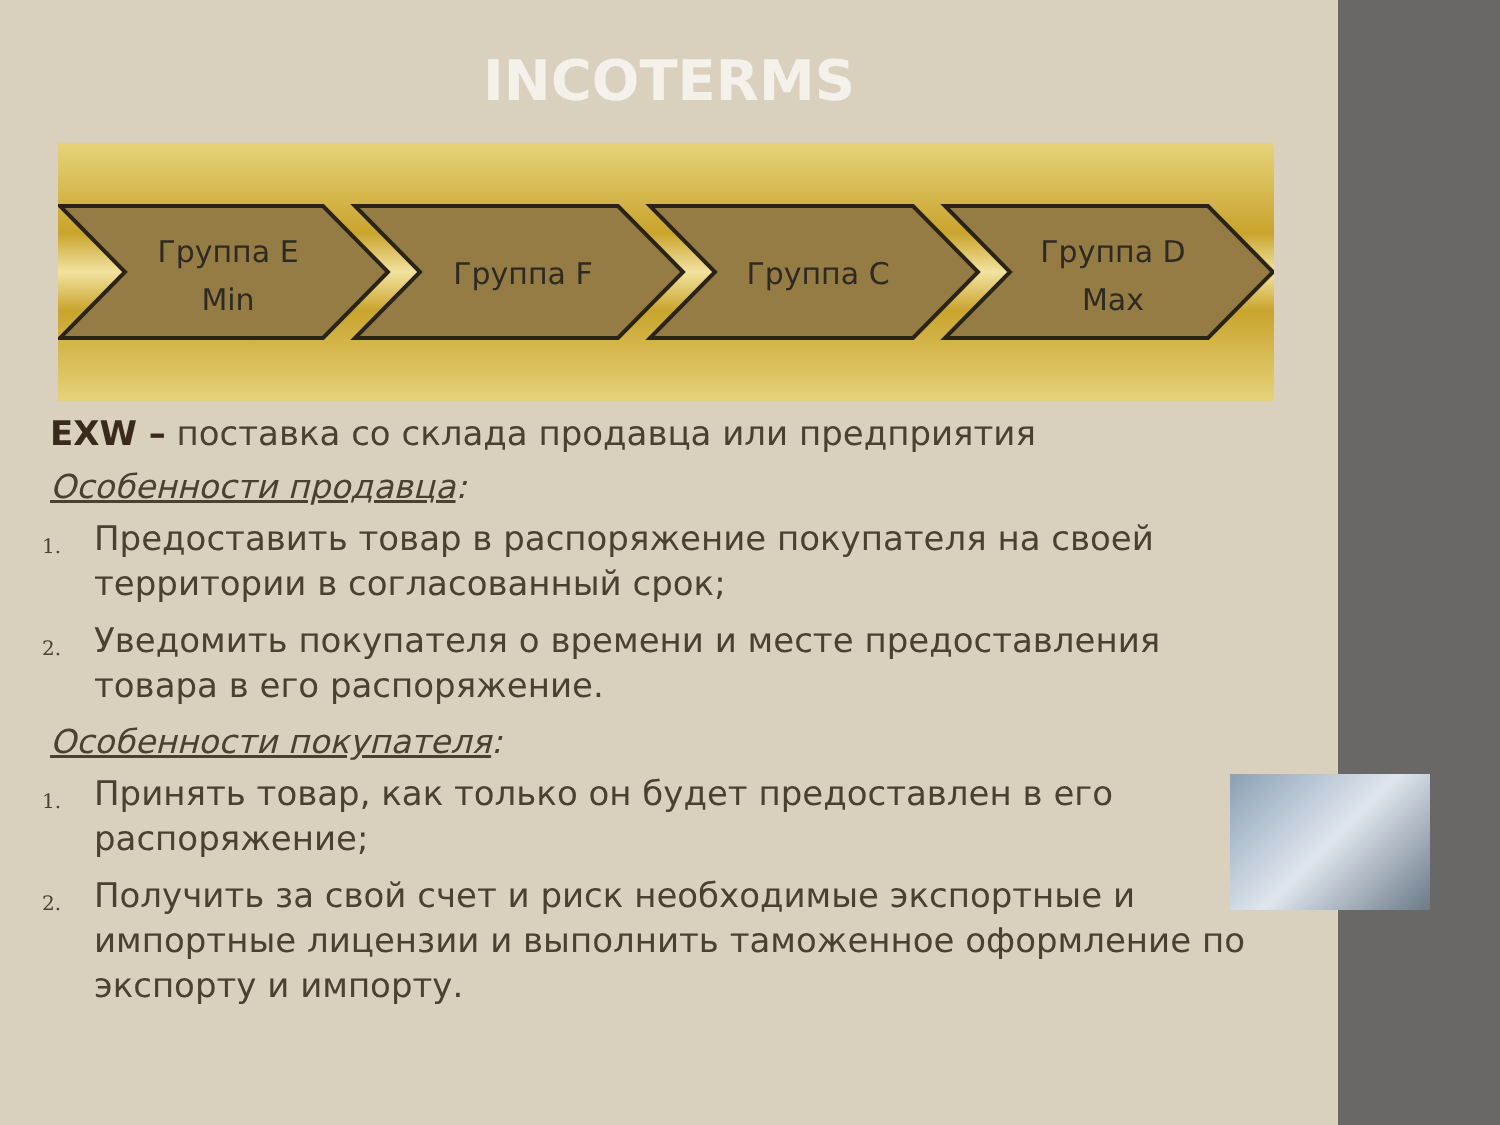INCOTERMS
Группа E
Min
Группа F
Группа C
Группа D
Max
EXW – поставка со склада продавца или предприятия
Особенности продавца:
1. Предоставить товар в распоряжение покупателя на своей территории в согласованный срок;
2. Уведомить покупателя о времени и месте предоставления товара в его распоряжение.
Особенности покупателя:
1. Принять товар, как только он будет предоставлен в его распоряжение;
2. Получить за свой счет и риск необходимые экспортные и импортные лицензии и выполнить таможенное оформление по экспорту и импорту.